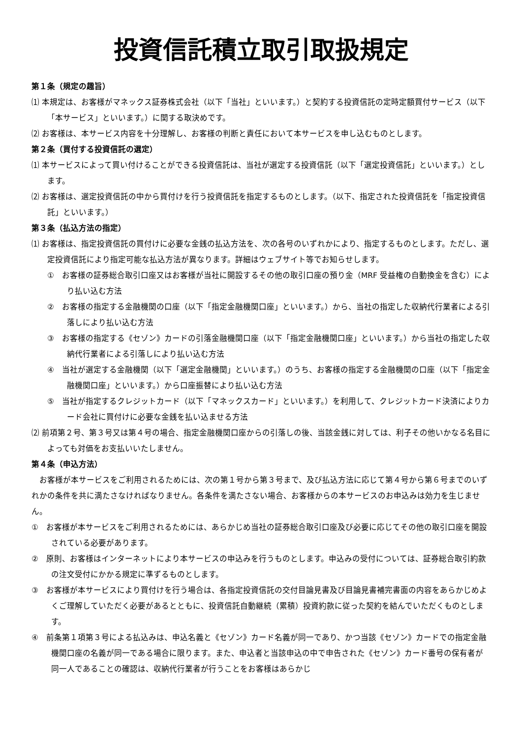投資信託積立取引取扱規定
第１条（規定の趣旨）
⑴ 本規定は、お客様がマネックス証券株式会社（以下「当社」といいます。）と契約する投資信託の定時定額買付サービス（以下「本サービス」といいます。）に関する取決めです。
⑵ お客様は、本サービス内容を十分理解し、お客様の判断と責任において本サービスを申し込むものとします。
第２条（買付する投資信託の選定）
⑴ 本サービスによって買い付けることができる投資信託は、当社が選定する投資信託（以下「選定投資信託」といいます。）とします。
⑵ お客様は、選定投資信託の中から買付けを行う投資信託を指定するものとします。（以下、指定された投資信託を「指定投資信託」といいます。）
第３条（払込方法の指定）
⑴ お客様は、指定投資信託の買付けに必要な金銭の払込方法を、次の各号のいずれかにより、指定するものとします。ただし、選定投資信託により指定可能な払込方法が異なります。詳細はウェブサイト等でお知らせします。
①　お客様の証券総合取引口座又はお客様が当社に開設するその他の取引口座の預り金（MRF 受益権の自動換金を含む）により払い込む方法
②　お客様の指定する金融機関の口座（以下「指定金融機関口座」といいます。）から、当社の指定した収納代行業者による引落しにより払い込む方法
③　お客様の指定する《セゾン》カードの引落金融機関口座（以下「指定金融機関口座」といいます。）から当社の指定した収納代行業者による引落しにより払い込む方法
④　当社が選定する金融機関（以下「選定金融機関」といいます。）のうち、お客様の指定する金融機関の口座（以下「指定金融機関口座」といいます。）から口座振替により払い込む方法
⑤　当社が指定するクレジットカード（以下「マネックスカード」といいます。）を利用して、クレジットカード決済によりカード会社に買付けに必要な金銭を払い込ませる方法
⑵ 前項第２号、第３号又は第４号の場合、指定金融機関口座からの引落しの後、当該金銭に対しては、利子その他いかなる名目によっても対価をお支払いいたしません。
第４条（申込方法）
お客様が本サービスをご利用されるためには、次の第１号から第３号まで、及び払込方法に応じて第４号から第６号までのいずれかの条件を共に満たさなければなりません。各条件を満たさない場合、お客様からの本サービスのお申込みは効力を生じません。
①　お客様が本サービスをご利用されるためには、あらかじめ当社の証券総合取引口座及び必要に応じてその他の取引口座を開設されている必要があります。
②　原則、お客様はインターネットにより本サービスの申込みを行うものとします。申込みの受付については、証券総合取引約款の注文受付にかかる規定に準ずるものとします。
③　お客様が本サービスにより買付けを行う場合は、各指定投資信託の交付目論見書及び目論見書補完書面の内容をあらかじめよくご理解していただく必要があるとともに、投資信託自動継続（累積）投資約款に従った契約を結んでいただくものとします。
④　前条第１項第３号による払込みは、申込名義と《セゾン》カード名義が同一であり、かつ当該《セゾン》カードでの指定金融機関口座の名義が同一である場合に限ります。また、申込者と当該申込の中で申告された《セゾン》カード番号の保有者が同一人であることの確認は、収納代行業者が行うことをお客様はあらかじ